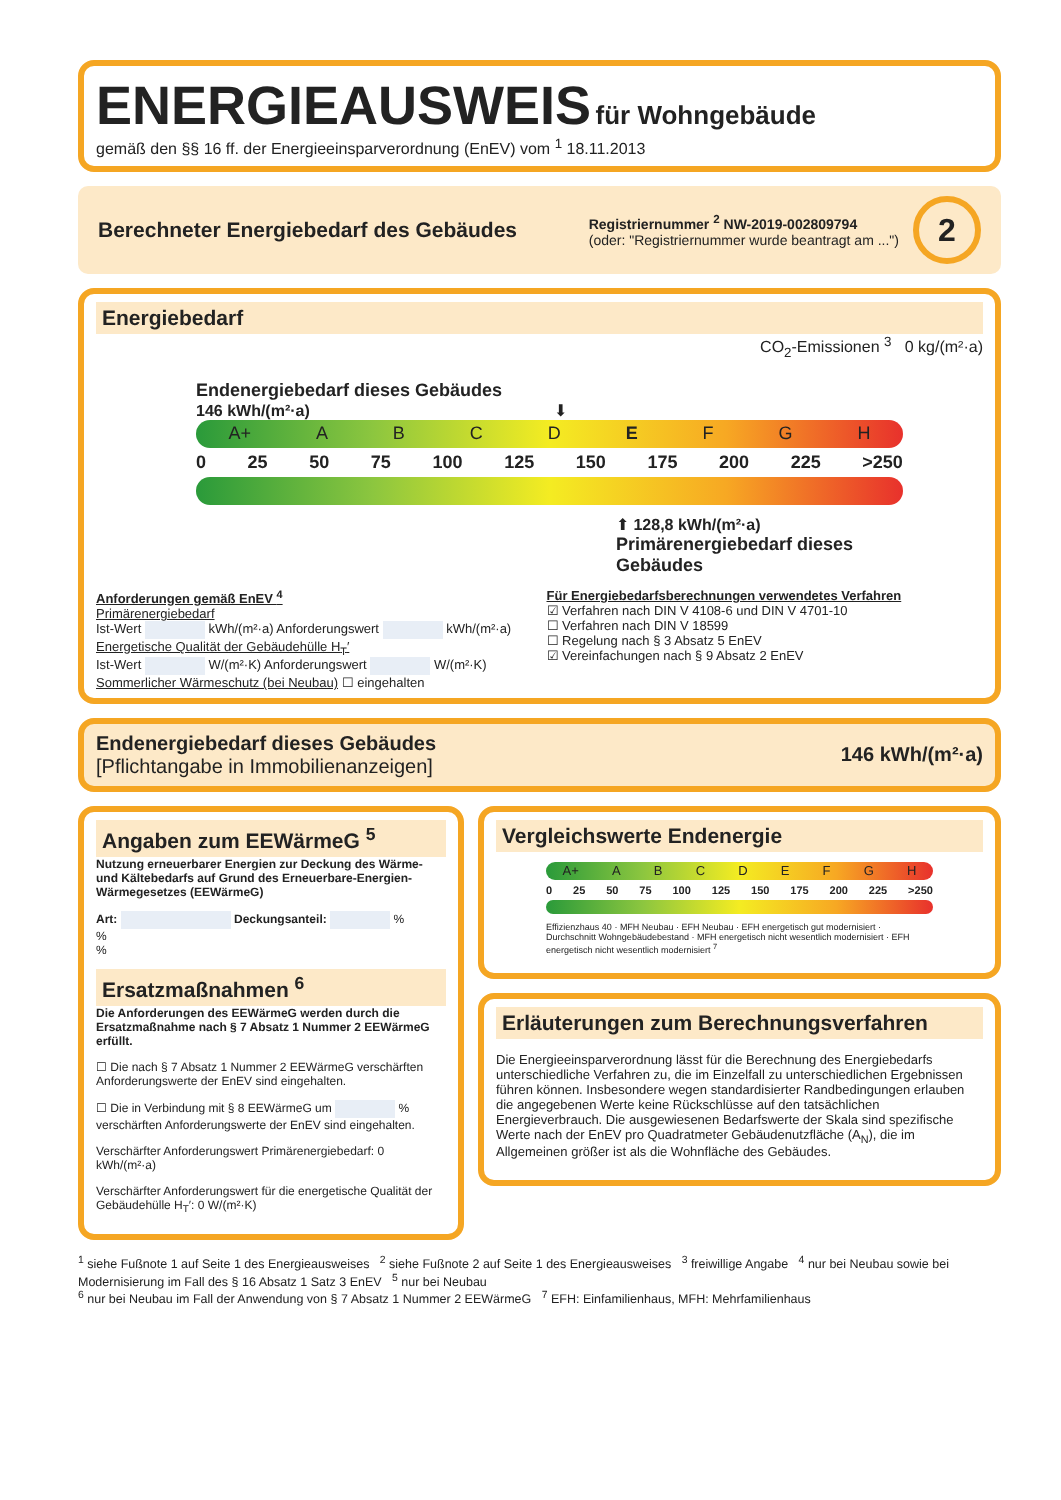ENERGIEAUSWEIS
für Wohngebäude
gemäß den §§ 16 ff. der Energieeinsparverordnung (EnEV) vom <sup>1</sup> 18.11.2013
Berechneter Energiebedarf des Gebäudes
Registriernummer <sup>2</sup> NW-2019-002809794
(oder: "Registriernummer wurde beantragt am ...")
2
Energiebedarf
CO<sub>2</sub>-Emissionen <sup>3</sup> 0 kg/(m²·a)
Endenergiebedarf dieses Gebäudes
146 kWh/(m²·a) ⬇
A+ ABCD E F G H
0 25 50 75 100 125 150 175 200 225 >250
⬆ 128,8 kWh/(m²·a)
Primärenergiebedarf dieses Gebäudes
Anforderungen gemäß EnEV <sup>4</sup>
Primärenergiebedarf
Ist-Wert kWh/(m²·a) Anforderungswert kWh/(m²·a)
Energetische Qualität der Gebäudehülle H<sub>T</sub>′
Ist-Wert W/(m²·K) Anforderungswert W/(m²·K)
Sommerlicher Wärmeschutz (bei Neubau) ☐ eingehalten
Für Energiebedarfsberechnungen verwendetes Verfahren
☑ Verfahren nach DIN V 4108-6 und DIN V 4701-10
☐ Verfahren nach DIN V 18599
☐ Regelung nach § 3 Absatz 5 EnEV
☑ Vereinfachungen nach § 9 Absatz 2 EnEV
Endenergiebedarf dieses Gebäudes
[Pflichtangabe in Immobilienanzeigen]
146 kWh/(m²·a)
Angaben zum EEWärmeG <sup>5</sup>
Nutzung erneuerbarer Energien zur Deckung des Wärme- und Kältebedarfs auf Grund des Erneuerbare-Energien-Wärmegesetzes (EEWärmeG)
Art: Deckungsanteil: %
%
%
Ersatzmaßnahmen <sup>6</sup>
Die Anforderungen des EEWärmeG werden durch die Ersatzmaßnahme nach § 7 Absatz 1 Nummer 2 EEWärmeG erfüllt.
☐ Die nach § 7 Absatz 1 Nummer 2 EEWärmeG verschärften Anforderungswerte der EnEV sind eingehalten.
☐ Die in Verbindung mit § 8 EEWärmeG um % verschärften Anforderungswerte der EnEV sind eingehalten.
Verschärfter Anforderungswert Primärenergiebedarf: 0 kWh/(m²·a)
Verschärfter Anforderungswert für die energetische Qualität der Gebäudehülle H<sub>T</sub>′: 0 W/(m²·K)
Vergleichswerte Endenergie
A+ ABCDEFGH
0 25 50 75 100 125 150 175 200 225 >250
Effizienzhaus 40 · MFH Neubau · EFH Neubau · EFH energetisch gut modernisiert · Durchschnitt Wohngebäudebestand · MFH energetisch nicht wesentlich modernisiert · EFH energetisch nicht wesentlich modernisiert <sup>7</sup>
Erläuterungen zum Berechnungsverfahren
Die Energieeinsparverordnung lässt für die Berechnung des Energiebedarfs unterschiedliche Verfahren zu, die im Einzelfall zu unterschiedlichen Ergebnissen führen können. Insbesondere wegen standardisierter Randbedingungen erlauben die angegebenen Werte keine Rückschlüsse auf den tatsächlichen Energieverbrauch. Die ausgewiesenen Bedarfswerte der Skala sind spezifische Werte nach der EnEV pro Quadratmeter Gebäudenutzfläche (A<sub>N</sub>), die im Allgemeinen größer ist als die Wohnfläche des Gebäudes.
<sup>1</sup> siehe Fußnote 1 auf Seite 1 des Energieausweises <sup>2</sup> siehe Fußnote 2 auf Seite 1 des Energieausweises <sup>3</sup> freiwillige Angabe <sup>4</sup> nur bei Neubau sowie bei Modernisierung im Fall des § 16 Absatz 1 Satz 3 EnEV <sup>5</sup> nur bei Neubau
<sup>6</sup> nur bei Neubau im Fall der Anwendung von § 7 Absatz 1 Nummer 2 EEWärmeG <sup>7</sup> EFH: Einfamilienhaus, MFH: Mehrfamilienhaus